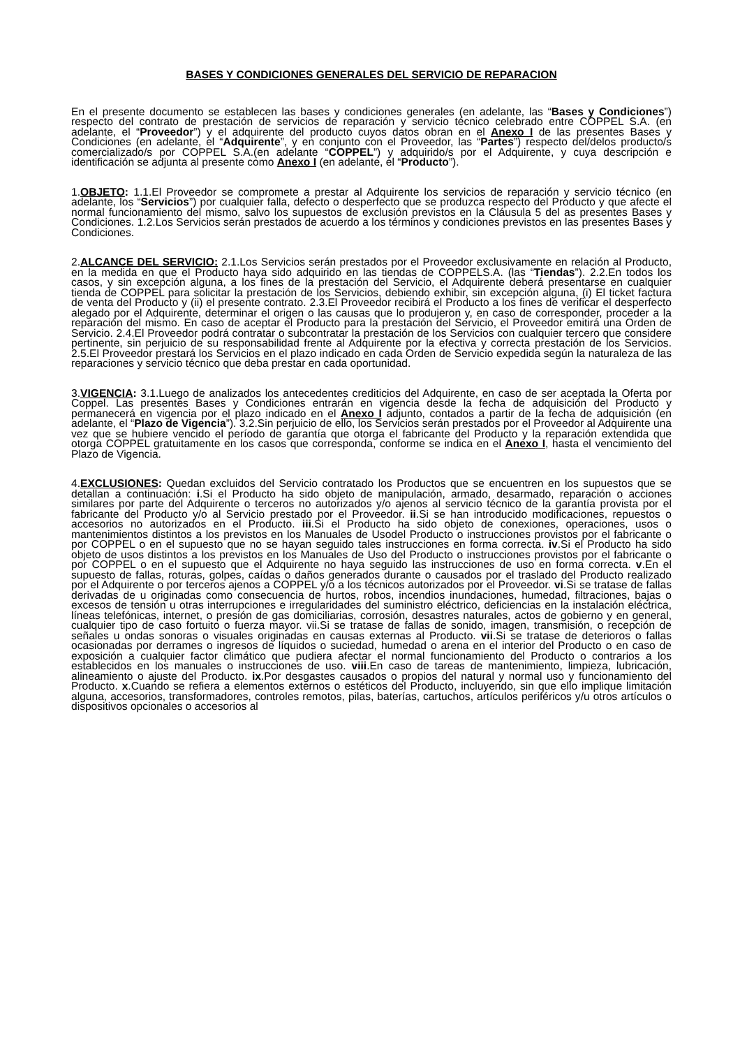BASES Y CONDICIONES GENERALES DEL SERVICIO DE REPARACION
En el presente documento se establecen las bases y condiciones generales (en adelante, las “Bases y Condiciones”) respecto del contrato de prestación de servicios de reparación y servicio técnico celebrado entre COPPEL S.A. (en adelante, el “Proveedor”) y el adquirente del producto cuyos datos obran en el Anexo I de las presentes Bases y Condiciones (en adelante, el “Adquirente”, y en conjunto con el Proveedor, las “Partes”) respecto del/delos producto/s comercializado/s por COPPEL S.A.(en adelante “COPPEL”) y adquirido/s por el Adquirente, y cuya descripción e identificación se adjunta al presente como Anexo I (en adelante, el “Producto”).
1.OBJETO: 1.1.El Proveedor se compromete a prestar al Adquirente los servicios de reparación y servicio técnico (en adelante, los “Servicios”) por cualquier falla, defecto o desperfecto que se produzca respecto del Producto y que afecte el normal funcionamiento del mismo, salvo los supuestos de exclusión previstos en la Cláusula 5 del as presentes Bases y Condiciones. 1.2.Los Servicios serán prestados de acuerdo a los términos y condiciones previstos en las presentes Bases y Condiciones.
2.ALCANCE DEL SERVICIO: 2.1.Los Servicios serán prestados por el Proveedor exclusivamente en relación al Producto, en la medida en que el Producto haya sido adquirido en las tiendas de COPPELS.A. (las “Tiendas”). 2.2.En todos los casos, y sin excepción alguna, a los fines de la prestación del Servicio, el Adquirente deberá presentarse en cualquier tienda de COPPEL para solicitar la prestación de los Servicios, debiendo exhibir, sin excepción alguna, (i) El ticket factura de venta del Producto y (ii) el presente contrato. 2.3.El Proveedor recibirá el Producto a los fines de verificar el desperfecto alegado por el Adquirente, determinar el origen o las causas que lo produjeron y, en caso de corresponder, proceder a la reparación del mismo. En caso de aceptar el Producto para la prestación del Servicio, el Proveedor emitirá una Orden de Servicio. 2.4.El Proveedor podrá contratar o subcontratar la prestación de los Servicios con cualquier tercero que considere pertinente, sin perjuicio de su responsabilidad frente al Adquirente por la efectiva y correcta prestación de los Servicios. 2.5.El Proveedor prestará los Servicios en el plazo indicado en cada Orden de Servicio expedida según la naturaleza de las reparaciones y servicio técnico que deba prestar en cada oportunidad.
3.VIGENCIA: 3.1.Luego de analizados los antecedentes crediticios del Adquirente, en caso de ser aceptada la Oferta por Coppel. Las presentes Bases y Condiciones entrarán en vigencia desde la fecha de adquisición del Producto y permanecerá en vigencia por el plazo indicado en el Anexo I adjunto, contados a partir de la fecha de adquisición (en adelante, el “Plazo de Vigencia”). 3.2.Sin perjuicio de ello, los Servicios serán prestados por el Proveedor al Adquirente una vez que se hubiere vencido el período de garantía que otorga el fabricante del Producto y la reparación extendida que otorga COPPEL gratuitamente en los casos que corresponda, conforme se indica en el Anexo I, hasta el vencimiento del Plazo de Vigencia.
4.EXCLUSIONES: Quedan excluidos del Servicio contratado los Productos que se encuentren en los supuestos que se detallan a continuación: i.Si el Producto ha sido objeto de manipulación, armado, desarmado, reparación o acciones similares por parte del Adquirente o terceros no autorizados y/o ajenos al servicio técnico de la garantía provista por el fabricante del Producto y/o al Servicio prestado por el Proveedor. ii.Si se han introducido modificaciones, repuestos o accesorios no autorizados en el Producto. iii.Si el Producto ha sido objeto de conexiones, operaciones, usos o mantenimientos distintos a los previstos en los Manuales de Usodel Producto o instrucciones provistos por el fabricante o por COPPEL o en el supuesto que no se hayan seguido tales instrucciones en forma correcta. iv.Si el Producto ha sido objeto de usos distintos a los previstos en los Manuales de Uso del Producto o instrucciones provistos por el fabricante o por COPPEL o en el supuesto que el Adquirente no haya seguido las instrucciones de uso en forma correcta. v.En el supuesto de fallas, roturas, golpes, caídas o daños generados durante o causados por el traslado del Producto realizado por el Adquirente o por terceros ajenos a COPPEL y/o a los técnicos autorizados por el Proveedor. vi.Si se tratase de fallas derivadas de u originadas como consecuencia de hurtos, robos, incendios inundaciones, humedad, filtraciones, bajas o excesos de tensión u otras interrupciones e irregularidades del suministro eléctrico, deficiencias en la instalación eléctrica, líneas telefónicas, internet, o presión de gas domiciliarias, corrosión, desastres naturales, actos de gobierno y en general, cualquier tipo de caso fortuito o fuerza mayor. vii.Si se tratase de fallas de sonido, imagen, transmisión, o recepción de señales u ondas sonoras o visuales originadas en causas externas al Producto. vii.Si se tratase de deterioros o fallas ocasionadas por derrames o ingresos de líquidos o suciedad, humedad o arena en el interior del Producto o en caso de exposición a cualquier factor climático que pudiera afectar el normal funcionamiento del Producto o contrarios a los establecidos en los manuales o instrucciones de uso. viii.En caso de tareas de mantenimiento, limpieza, lubricación, alineamiento o ajuste del Producto. ix.Por desgastes causados o propios del natural y normal uso y funcionamiento del Producto. x.Cuando se refiera a elementos externos o estéticos del Producto, incluyendo, sin que ello implique limitación alguna, accesorios, transformadores, controles remotos, pilas, baterías, cartuchos, artículos periféricos y/u otros artículos o dispositivos opcionales o accesorios al